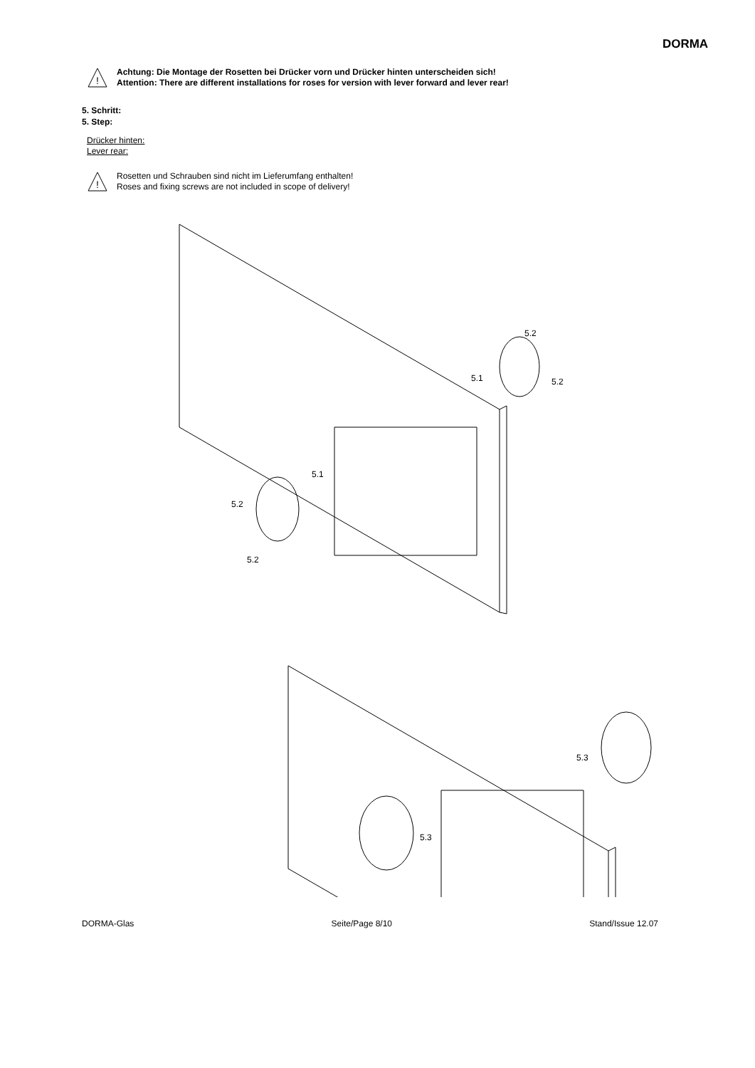DORMA
!
Achtung: Die Montage der Rosetten bei Drücker vorn und Drücker hinten unterscheiden sich!
Attention: There are different installations for roses for version with lever forward and lever rear!
5. Schritt:
5. Step:
Drücker hinten:
Lever rear:
!
Rosetten und Schrauben sind nicht im Lieferumfang enthalten!
Roses and fixing screws are not included in scope of delivery!
5.2
5.1
5.2
5.1
5.2
5.2
5.3
5.3
DORMA-Glas Seite/Page 8/10 Stand/Issue 12.07